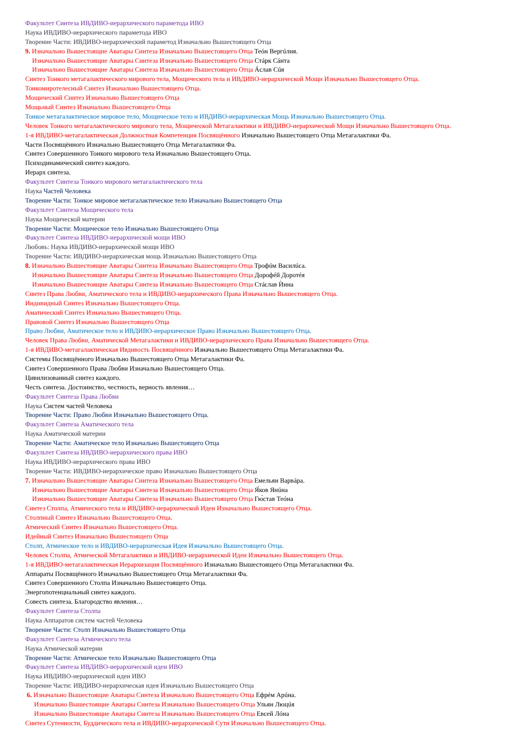Факультет Синтеза ИВДИВО-иерархического параметода ИВО
Наука ИВДИВО-иерархического параметода ИВО
Творение Части: ИВДИВО-иерархический параметод Изначально Вышестоящего Отца
9. Изначально Вышестоящие Аватары Синтеза Изначально Вышестоящего Отца Теóн Вергúлия.
Изначально Вышестоящие Аватары Синтеза Изначально Вышестоящего Отца Стáрк Сáнта
Изначально Вышестоящие Аватары Синтеза Изначально Вышестоящего Отца Áслав Сúя
Синтез Тонкого метагалактического мирового тела, Мощического тела и ИВДИВО-иерархической Мощи Изначально Вышестоящего Отца.
Тонкомиротелесный Синтез Изначально Вышестоящего Отца.
Мощический Синтез Изначально Вышестоящего Отца
Мощьный Синтез Изначально Вышестоящего Отца
Тонкое метагалактическое мировое тело, Мощическое тело и ИВДИВО-иерархическая Мощь Изначально Вышестоящего Отца.
Человек Тонкого метагалактического мирового тела, Мощической Метагалактики и ИВДИВО-иерархической Мощи Изначально Вышестоящего Отца.
1-я ИВДИВО-метагалактическая Должностная Компетенция Посвящённого Изначально Вышестоящего Отца Метагалактики Фа.
Части Посвящённого Изначально Вышестоящего Отца Метагалактики Фа.
Синтез Совершенного Тонкого мирового тела Изначально Вышестоящего Отца.
Психодинамический синтез каждого.
Иерарх синтеза.
Факультет Синтеза Тонкого мирового метагалактического тела
Наука Частей Человека
Творение Части: Тонкое мировое метагалактическое тело Изначально Вышестоящего Отца
Факультет Синтеза Мощического тела
Наука Мощической материи
Творение Части: Мощическое тело Изначально Вышестоящего Отца
Факультет Синтеза ИВДИВО-иерархической мощи ИВО
Любовь: Наука ИВДИВО-иерархической мощи ИВО
Творение Части: ИВДИВО-иерархическая мощь Изначально Вышестоящего Отца
8. Изначально Вышестоящие Аватары Синтеза Изначально Вышестоящего Отца Трофúм Василúса.
Изначально Вышестоящие Аватары Синтеза Изначально Вышестоящего Отца Дорофéй Доротéя
Изначально Вышестоящие Аватары Синтеза Изначально Вышестоящего Отца Стáслав Ѝнна
Синтез Права Любви, Аматического тела и ИВДИВО-иерархического Права Изначально Вышестоящего Отца.
Индивидный Синтез Изначально Вышестоящего Отца.
Аматический Синтез Изначально Вышестоящего Отца.
Правовой Синтез Изначально Вышестоящего Отца
Право Любви, Аматическое тело и ИВДИВО-иерархическое Право Изначально Вышестоящего Отца.
Человек Права Любви, Аматической Метагалактики и ИВДИВО-иерархического Права Изначально Вышестоящего Отца.
1-я ИВДИВО-метагалактическая Ивдивость Посвящённого Изначально Вышестоящего Отца Метагалактики Фа.
Системы Посвящённого Изначально Вышестоящего Отца Метагалактики Фа.
Синтез Совершенного Права Любви Изначально Вышестоящего Отца.
Цивилизованный синтез каждого.
Честь синтеза. Достоинство, честность, верность явления…
Факультет Синтеза Права Любви
Наука Систем частей Человека
Творение Части: Право Любви Изначально Вышестоящего Отца.
Факультет Синтеза Аматического тела
Наука Аматической материи
Творение Части: Аматическое тело Изначально Вышестоящего Отца
Факультет Синтеза ИВДИВО-иерархического права ИВО
Наука ИВДИВО-иерархического права ИВО
Творение Части: ИВДИВО-иерархическое право Изначально Вышестоящего Отца
7. Изначально Вышестоящие Аватары Синтеза Изначально Вышестоящего Отца Емельян Варвáра.
Изначально Вышестоящие Аватары Синтеза Изначально Вышестоящего Отца Я́ков Янúна
Изначально Вышестоящие Аватары Синтеза Изначально Вышестоящего Отца Гю́став Теóна
Синтез Столпа, Атмического тела и ИВДИВО-иерархической Идеи Изначально Вышестоящего Отца.
Столпный Синтез Изначально Вышестоящего Отца.
Атмический Синтез Изначально Вышестоящего Отца.
Идейный Синтез Изначально Вышестоящего Отца
Столп, Атмическое тело и ИВДИВО-иерархическая Идея Изначально Вышестоящего Отца.
Человек Столпа, Атмической Метагалактики и ИВДИВО-иерархической Идеи Изначально Вышестоящего Отца.
1-я ИВДИВО-метагалактическая Иерархизация Посвящённого Изначально Вышестоящего Отца Метагалактики Фа.
Аппараты Посвящённого Изначально Вышестоящего Отца Метагалактики Фа.
Синтез Совершенного Столпа Изначально Вышестоящего Отца.
Энергопотенциальный синтез каждого.
Совесть синтеза. Благородство явления…
Факультет Синтеза Столпа
Наука Аппаратов систем частей Человека
Творение Части: Столп Изначально Вышестоящего Отца
Факультет Синтеза Атмического тела
Наука Атмической материи
Творение Части: Атмическое тело Изначально Вышестоящего Отца
Факультет Синтеза ИВДИВО-иерархической идеи ИВО
Наука ИВДИВО-иерархической идеи ИВО
Творение Части: ИВДИВО-иерархическая идея Изначально Вышестоящего Отца
6. Изначально Вышестоящие Аватары Синтеза Изначально Вышестоящего Отца Ефрéм Арúна.
Изначально Вышестоящие Аватары Синтеза Изначально Вышестоящего Отца Ульян Люцúя
Изначально Вышестоящие Аватары Синтеза Изначально Вышестоящего Отца Евсей Лóна
Синтез Сутенности, Буддического тела и ИВДИВО-иерархической Сути Изначально Вышестоящего Отца.